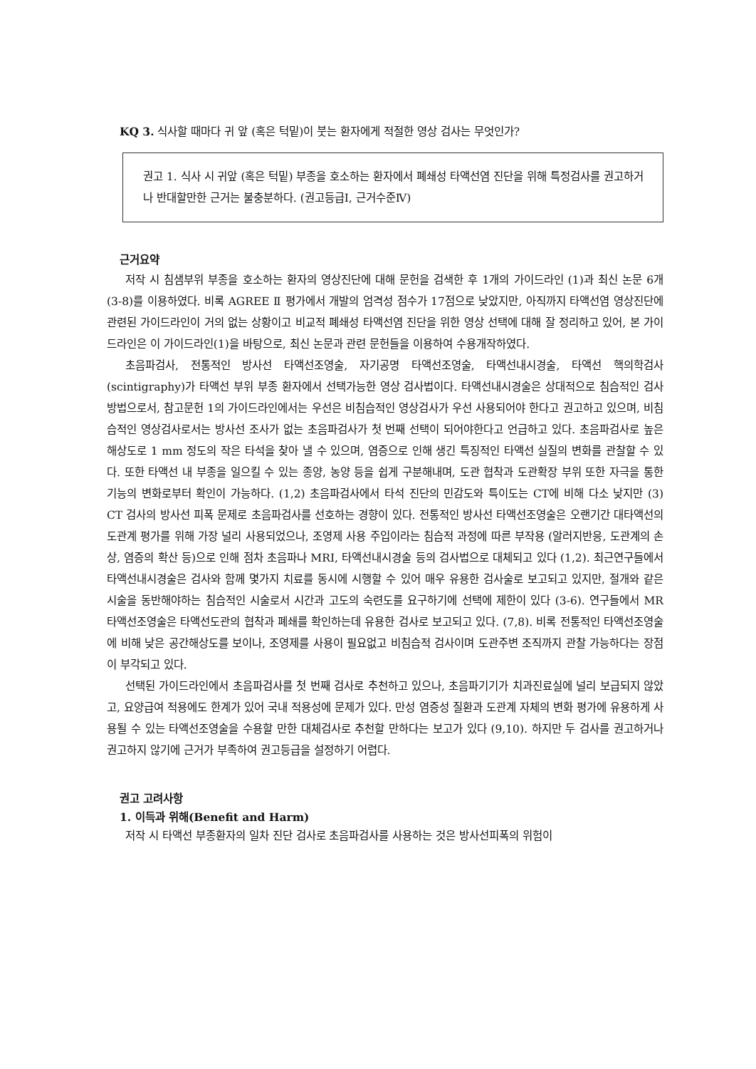KQ 3. 식사할 때마다 귀 앞 (혹은 턱밑)이 붓는 환자에게 적절한 영상 검사는 무엇인가?
권고 1. 식사 시 귀앞 (혹은 턱밑) 부종을 호소하는 환자에서 폐쇄성 타액선염 진단을 위해 특정검사를 권고하거나 반대할만한 근거는 불충분하다. (권고등급I, 근거수준Ⅳ)
근거요약
저작 시 침샘부위 부종을 호소하는 환자의 영상진단에 대해 문헌을 검색한 후 1개의 가이드라인 (1)과 최신 논문 6개 (3-8)를 이용하였다. 비록 AGREE Ⅱ 평가에서 개발의 엄격성 점수가 17점으로 낮았지만, 아직까지 타액선염 영상진단에 관련된 가이드라인이 거의 없는 상황이고 비교적 폐쇄성 타액선염 진단을 위한 영상 선택에 대해 잘 정리하고 있어, 본 가이드라인은 이 가이드라인(1)을 바탕으로, 최신 논문과 관련 문헌들을 이용하여 수용개작하였다.
초음파검사, 전통적인 방사선 타액선조영술, 자기공명 타액선조영술, 타액선내시경술, 타액선 핵의학검사(scintigraphy)가 타액선 부위 부종 환자에서 선택가능한 영상 검사법이다. 타액선내시경술은 상대적으로 침습적인 검사방법으로서, 참고문헌 1의 가이드라인에서는 우선은 비침습적인 영상검사가 우선 사용되어야 한다고 권고하고 있으며, 비침습적인 영상검사로서는 방사선 조사가 없는 초음파검사가 첫 번째 선택이 되어야한다고 언급하고 있다. 초음파검사로 높은 해상도로 1 mm 정도의 작은 타석을 찾아 낼 수 있으며, 염증으로 인해 생긴 특징적인 타액선 실질의 변화를 관찰할 수 있다. 또한 타액선 내 부종을 일으킬 수 있는 종양, 농양 등을 쉽게 구분해내며, 도관 협착과 도관확장 부위 또한 자극을 통한 기능의 변화로부터 확인이 가능하다. (1,2) 초음파검사에서 타석 진단의 민감도와 특이도는 CT에 비해 다소 낮지만 (3) CT 검사의 방사선 피폭 문제로 초음파검사를 선호하는 경향이 있다. 전통적인 방사선 타액선조영술은 오랜기간 대타액선의 도관계 평가를 위해 가장 널리 사용되었으나, 조영제 사용 주입이라는 침습적 과정에 따른 부작용 (알러지반응, 도관계의 손상, 염증의 확산 등)으로 인해 점차 초음파나 MRI, 타액선내시경술 등의 검사법으로 대체되고 있다 (1,2). 최근연구들에서 타액선내시경술은 검사와 함께 몇가지 치료를 동시에 시행할 수 있어 매우 유용한 검사술로 보고되고 있지만, 절개와 같은 시술을 동반해야하는 침습적인 시술로서 시간과 고도의 숙련도를 요구하기에 선택에 제한이 있다 (3-6). 연구들에서 MR 타액선조영술은 타액선도관의 협착과 폐쇄를 확인하는데 유용한 검사로 보고되고 있다. (7,8). 비록 전통적인 타액선조영술에 비해 낮은 공간해상도를 보이나, 조영제를 사용이 필요없고 비침습적 검사이며 도관주변 조직까지 관찰 가능하다는 장점이 부각되고 있다.
선택된 가이드라인에서 초음파검사를 첫 번째 검사로 추천하고 있으나, 초음파기기가 치과진료실에 널리 보급되지 않았고, 요양급여 적용에도 한계가 있어 국내 적용성에 문제가 있다. 만성 염증성 질환과 도관계 자체의 변화 평가에 유용하게 사용될 수 있는 타액선조영술을 수용할 만한 대체검사로 추천할 만하다는 보고가 있다 (9,10). 하지만 두 검사를 권고하거나 권고하지 않기에 근거가 부족하여 권고등급을 설정하기 어렵다.
권고 고려사항
1. 이득과 위해(Benefit and Harm)
저작 시 타액선 부종환자의 일차 진단 검사로 초음파검사를 사용하는 것은 방사선피폭의 위험이